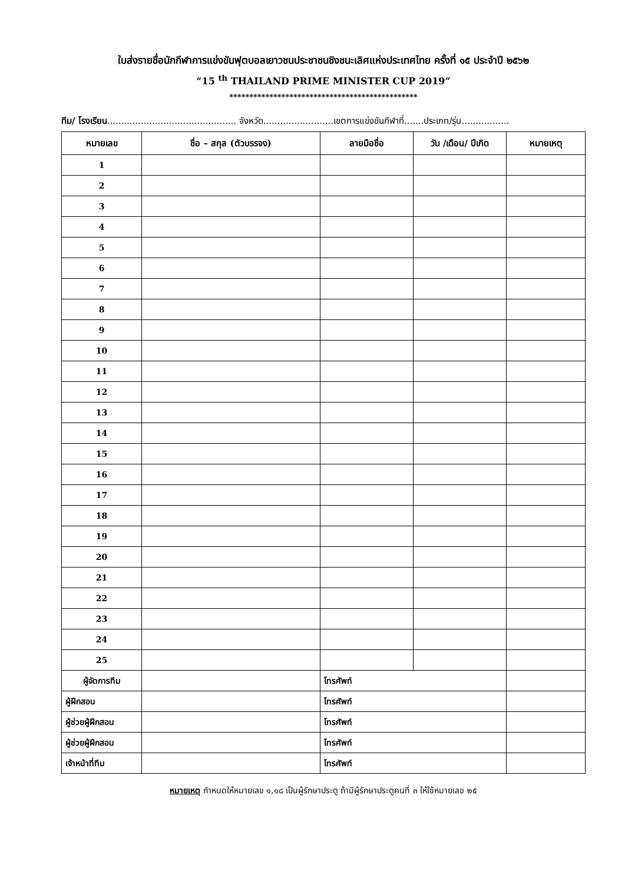ใบส่งรายชื่อนักกีฬาการแข่งขันฟุตบอลเยาวชนประชาชนชิงชนะเลิศแห่งประเทศไทย ครั้งที่ ๑๕ ประจำปี ๒๕๖๒
“15 <sup>th</sup> THAILAND PRIME MINISTER CUP 2019”
***********************************************
ทีม/ โรงเรียน.............................................. จังหวัด.........................เขตการแข่งขันกีฬาที่.......ประเภท/รุ่น.................
| หมายเลข | ชื่อ – สกุล (ตัวบรรจง) | ลายมือชื่อ | วัน /เดือน/ ปีเกิด | หมายเหตุ |
| --- | --- | --- | --- | --- |
| 1 | | | | |
| 2 | | | | |
| 3 | | | | |
| 4 | | | | |
| 5 | | | | |
| 6 | | | | |
| 7 | | | | |
| 8 | | | | |
| 9 | | | | |
| 10 | | | | |
| 11 | | | | |
| 12 | | | | |
| 13 | | | | |
| 14 | | | | |
| 15 | | | | |
| 16 | | | | |
| 17 | | | | |
| 18 | | | | |
| 19 | | | | |
| 20 | | | | |
| 21 | | | | |
| 22 | | | | |
| 23 | | | | |
| 24 | | | | |
| 25 | | | | |
| ผู้จัดการทีม | | โทรศัพท์ | | |
| ผู้ฝึกสอน | | โทรศัพท์ | | |
| ผู้ช่วยผู้ฝึกสอน | | โทรศัพท์ | | |
| ผู้ช่วยผู้ฝึกสอน | | โทรศัพท์ | | |
| เจ้าหน้าที่ทีม | | โทรศัพท์ | | |
หมายเหตุ กำหนดให้หมายเลข ๑,๑๘ เป็นผู้รักษาประตู ถ้ามีผู้รักษาประตูคนที่ ๓ ให้ใช้หมายเลข ๒๕